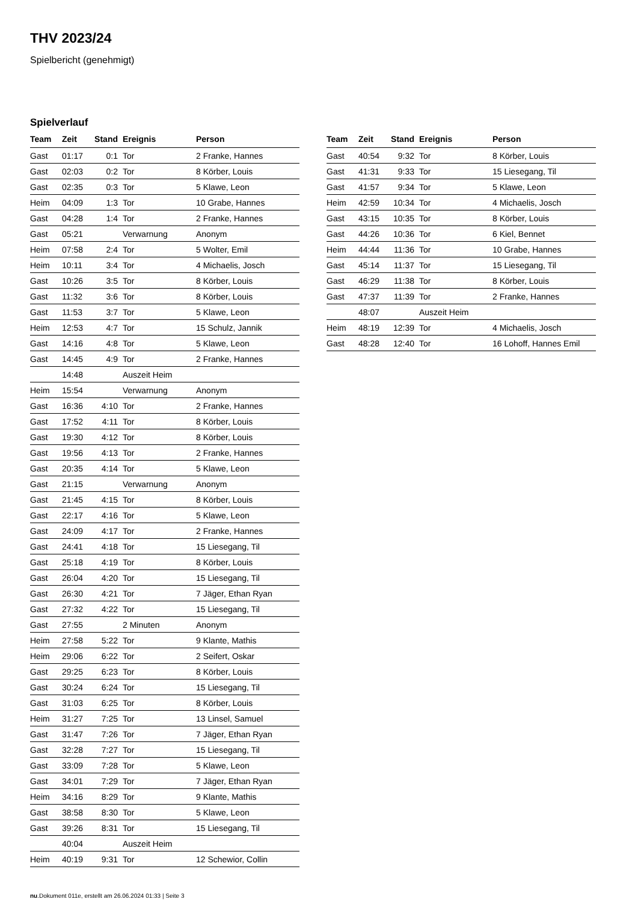THV 2023/24
Spielbericht (genehmigt)
Spielverlauf
| Team | Zeit | Stand | Ereignis | Person |
| --- | --- | --- | --- | --- |
| Gast | 01:17 | 0:1 | Tor | 2 Franke, Hannes |
| Gast | 02:03 | 0:2 | Tor | 8 Körber, Louis |
| Gast | 02:35 | 0:3 | Tor | 5 Klawe, Leon |
| Heim | 04:09 | 1:3 | Tor | 10 Grabe, Hannes |
| Gast | 04:28 | 1:4 | Tor | 2 Franke, Hannes |
| Gast | 05:21 | | Verwarnung | Anonym |
| Heim | 07:58 | 2:4 | Tor | 5 Wolter, Emil |
| Heim | 10:11 | 3:4 | Tor | 4 Michaelis, Josch |
| Gast | 10:26 | 3:5 | Tor | 8 Körber, Louis |
| Gast | 11:32 | 3:6 | Tor | 8 Körber, Louis |
| Gast | 11:53 | 3:7 | Tor | 5 Klawe, Leon |
| Heim | 12:53 | 4:7 | Tor | 15 Schulz, Jannik |
| Gast | 14:16 | 4:8 | Tor | 5 Klawe, Leon |
| Gast | 14:45 | 4:9 | Tor | 2 Franke, Hannes |
| | 14:48 | | Auszeit Heim | |
| Heim | 15:54 | | Verwarnung | Anonym |
| Gast | 16:36 | 4:10 | Tor | 2 Franke, Hannes |
| Gast | 17:52 | 4:11 | Tor | 8 Körber, Louis |
| Gast | 19:30 | 4:12 | Tor | 8 Körber, Louis |
| Gast | 19:56 | 4:13 | Tor | 2 Franke, Hannes |
| Gast | 20:35 | 4:14 | Tor | 5 Klawe, Leon |
| Gast | 21:15 | | Verwarnung | Anonym |
| Gast | 21:45 | 4:15 | Tor | 8 Körber, Louis |
| Gast | 22:17 | 4:16 | Tor | 5 Klawe, Leon |
| Gast | 24:09 | 4:17 | Tor | 2 Franke, Hannes |
| Gast | 24:41 | 4:18 | Tor | 15 Liesegang, Til |
| Gast | 25:18 | 4:19 | Tor | 8 Körber, Louis |
| Gast | 26:04 | 4:20 | Tor | 15 Liesegang, Til |
| Gast | 26:30 | 4:21 | Tor | 7 Jäger, Ethan Ryan |
| Gast | 27:32 | 4:22 | Tor | 15 Liesegang, Til |
| Gast | 27:55 | | 2 Minuten | Anonym |
| Heim | 27:58 | 5:22 | Tor | 9 Klante, Mathis |
| Heim | 29:06 | 6:22 | Tor | 2 Seifert, Oskar |
| Gast | 29:25 | 6:23 | Tor | 8 Körber, Louis |
| Gast | 30:24 | 6:24 | Tor | 15 Liesegang, Til |
| Gast | 31:03 | 6:25 | Tor | 8 Körber, Louis |
| Heim | 31:27 | 7:25 | Tor | 13 Linsel, Samuel |
| Gast | 31:47 | 7:26 | Tor | 7 Jäger, Ethan Ryan |
| Gast | 32:28 | 7:27 | Tor | 15 Liesegang, Til |
| Gast | 33:09 | 7:28 | Tor | 5 Klawe, Leon |
| Gast | 34:01 | 7:29 | Tor | 7 Jäger, Ethan Ryan |
| Heim | 34:16 | 8:29 | Tor | 9 Klante, Mathis |
| Gast | 38:58 | 8:30 | Tor | 5 Klawe, Leon |
| Gast | 39:26 | 8:31 | Tor | 15 Liesegang, Til |
| | 40:04 | | Auszeit Heim | |
| Heim | 40:19 | 9:31 | Tor | 12 Schewior, Collin |
| Team | Zeit | Stand | Ereignis | Person |
| --- | --- | --- | --- | --- |
| Gast | 40:54 | 9:32 | Tor | 8 Körber, Louis |
| Gast | 41:31 | 9:33 | Tor | 15 Liesegang, Til |
| Gast | 41:57 | 9:34 | Tor | 5 Klawe, Leon |
| Heim | 42:59 | 10:34 | Tor | 4 Michaelis, Josch |
| Gast | 43:15 | 10:35 | Tor | 8 Körber, Louis |
| Gast | 44:26 | 10:36 | Tor | 6 Kiel, Bennet |
| Heim | 44:44 | 11:36 | Tor | 10 Grabe, Hannes |
| Gast | 45:14 | 11:37 | Tor | 15 Liesegang, Til |
| Gast | 46:29 | 11:38 | Tor | 8 Körber, Louis |
| Gast | 47:37 | 11:39 | Tor | 2 Franke, Hannes |
| | 48:07 | | Auszeit Heim | |
| Heim | 48:19 | 12:39 | Tor | 4 Michaelis, Josch |
| Gast | 48:28 | 12:40 | Tor | 16 Lohoff, Hannes Emil |
nu.Dokument 011e, erstellt am 26.06.2024 01:33 | Seite 3